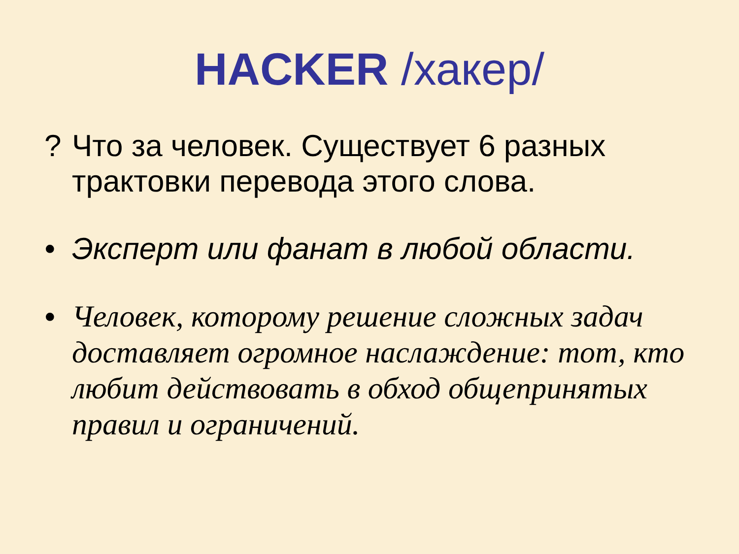HACKER /хакер/
? Что за человек. Существует 6 разных трактовки перевода этого слова.
• Эксперт или фанат в любой области.
• Человек, которому решение сложных задач доставляет огромное наслаждение: тот, кто любит действовать в обход общепринятых правил и ограничений.